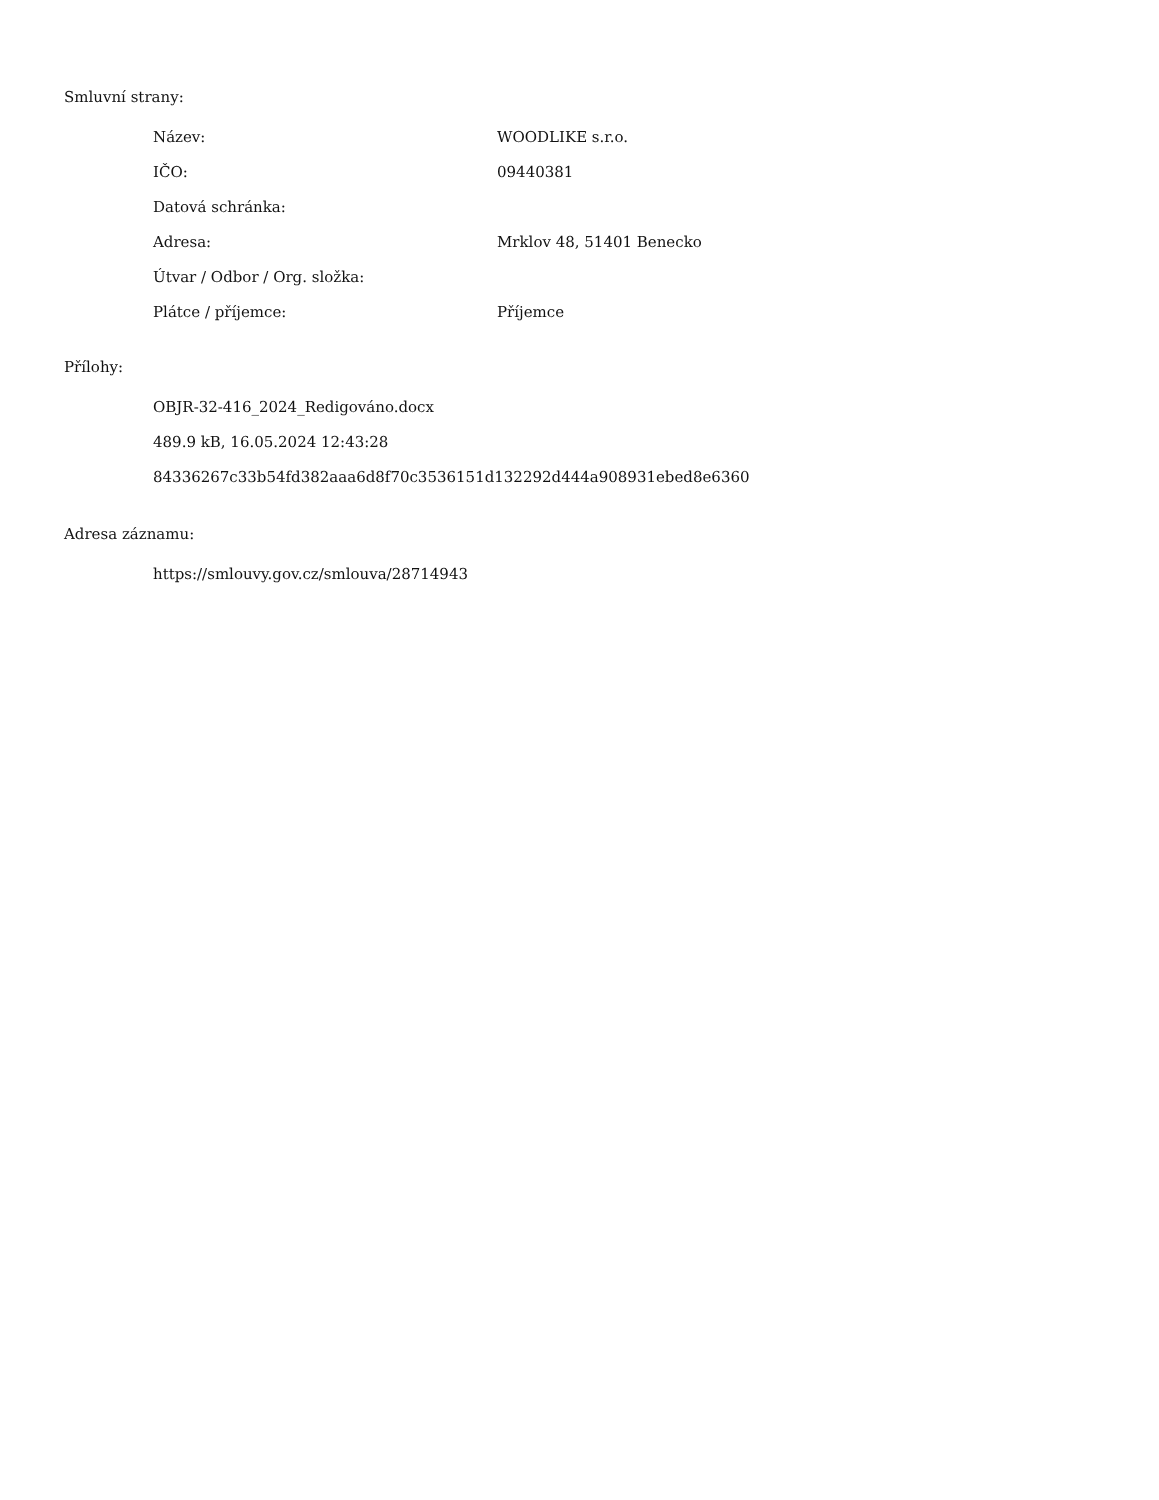Smluvní strany:
| Název: | WOODLIKE s.r.o. |
| IČO: | 09440381 |
| Datová schránka: | |
| Adresa: | Mrklov 48, 51401 Benecko |
| Útvar / Odbor / Org. složka: | |
| Plátce / příjemce: | Příjemce |
Přílohy:
OBJR-32-416_2024_Redigováno.docx
489.9 kB, 16.05.2024 12:43:28
84336267c33b54fd382aaa6d8f70c3536151d132292d444a908931ebed8e6360
Adresa záznamu:
https://smlouvy.gov.cz/smlouva/28714943